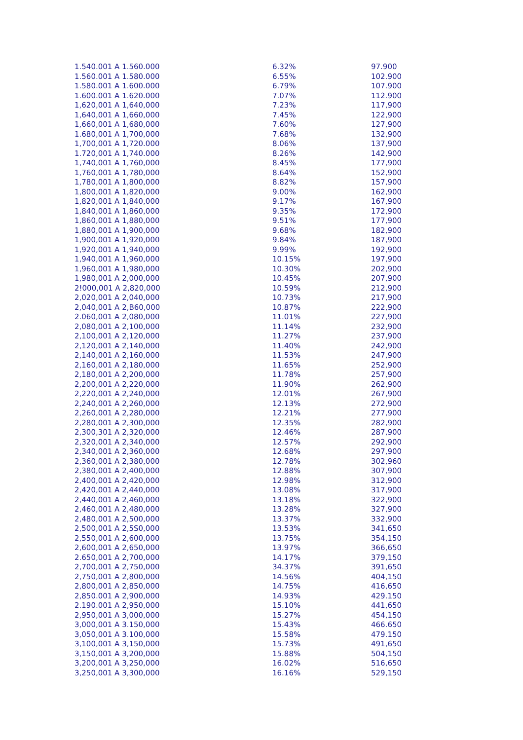| 1.540.001 A 1.560.000 | 6.32% | 97.900 |
| 1.560.001 A 1.580.000 | 6.55% | 102.900 |
| 1.580.001 A 1.600.000 | 6.79% | 107.900 |
| 1.600.001 A 1.620.000 | 7.07% | 112.900 |
| 1,620,001 A 1,640,000 | 7.23% | 117,900 |
| 1,640,001 A 1,660,000 | 7.45% | 122,900 |
| 1,660,001 A 1,680,000 | 7.60% | 127,900 |
| 1.680,001 A 1,700,000 | 7.68% | 132,900 |
| 1,700,001 A 1,720.000 | 8.06% | 137,900 |
| 1.720,001 A 1,740.000 | 8.26% | 142,900 |
| 1,740,001 A 1,760,000 | 8.45% | 177,900 |
| 1,760,001 A 1,780,000 | 8.64% | 152,900 |
| 1,780,001 A 1,800,000 | 8.82% | 157,900 |
| 1,800,001 A 1,820,000 | 9.00% | 162,900 |
| 1,820,001 A 1,840,000 | 9.17% | 167,900 |
| 1,840,001 A 1,860,000 | 9.35% | 172,900 |
| 1,860,001 A 1,880,000 | 9.51% | 177,900 |
| 1,880,001 A 1,900,000 | 9.68% | 182,900 |
| 1,900,001 A 1,920,000 | 9.84% | 187,900 |
| 1,920,001 A 1,940,000 | 9.99% | 192,900 |
| 1,940,001 A 1,960,000 | 10.15% | 197,900 |
| 1,960,001 A 1,980,000 | 10.30% | 202,900 |
| 1,980,001 A 2,000,000 | 10.45% | 207,900 |
| 2!000,001 A 2,820,000 | 10.59% | 212,900 |
| 2,020,001 A 2,040,000 | 10.73% | 217,900 |
| 2,040,001 A 2,B60,000 | 10.87% | 222,900 |
| 2.060,001 A 2,080,000 | 11.01% | 227,900 |
| 2,080,001 A 2,100,000 | 11.14% | 232,900 |
| 2,100,001 A 2,120,000 | 11.27% | 237,900 |
| 2,120,001 A 2,140,000 | 11.40% | 242,900 |
| 2,140,001 A 2,160,000 | 11.53% | 247,900 |
| 2,160,001 A 2,180,000 | 11.65% | 252,900 |
| 2,180,001 A 2,200,000 | 11.78% | 257,900 |
| 2,200,001 A 2,220,000 | 11.90% | 262,900 |
| 2,220,001 A 2,240,000 | 12.01% | 267,900 |
| 2,240,001 A 2,260,000 | 12.13% | 272,900 |
| 2,260,001 A 2,280,000 | 12.21% | 277,900 |
| 2,280,001 A 2,300,000 | 12.35% | 282,900 |
| 2,300,301 A 2,320,000 | 12.46% | 287,900 |
| 2,320,001 A 2,340,000 | 12.57% | 292,900 |
| 2,340,001 A 2,360,000 | 12.68% | 297,900 |
| 2,360,001 A 2,380,000 | 12.78% | 302,960 |
| 2,380,001 A 2,400,000 | 12.88% | 307,900 |
| 2,400,001 A 2,420,000 | 12.98% | 312,900 |
| 2,420,001 A 2,440,000 | 13.08% | 317,900 |
| 2,440,001 A 2,460,000 | 13.18% | 322,900 |
| 2,460,001 A 2,480,000 | 13.28% | 327,900 |
| 2,480,001 A 2,500,000 | 13.37% | 332,900 |
| 2,500,001 A 2,5S0,000 | 13.53% | 341,650 |
| 2,550,001 A 2,600,000 | 13.75% | 354,150 |
| 2,600,001 A 2,650,000 | 13.97% | 366,650 |
| 2.650,001 A 2,700,000 | 14.17% | 379,150 |
| 2,700,001 A 2,750,000 | 34.37% | 391,650 |
| 2,750,001 A 2,800,000 | 14.56% | 404,150 |
| 2,800,001 A 2,850,000 | 14.75% | 416,650 |
| 2,850.001 A 2,900,000 | 14.93% | 429.150 |
| 2.190.001 A 2,950,000 | 15.10% | 441,650 |
| 2,950,001 A 3,000,000 | 15.27% | 454,150 |
| 3,000,001 A 3.150,000 | 15.43% | 466.650 |
| 3,050,001 A 3.100,000 | 15.58% | 479.150 |
| 3,100,001 A 3,150,000 | 15.73% | 491,650 |
| 3,150,001 A 3,200,000 | 15.88% | 504,150 |
| 3,200,001 A 3,250,000 | 16.02% | 516,650 |
| 3,250,001 A 3,300,000 | 16.16% | 529,150 |